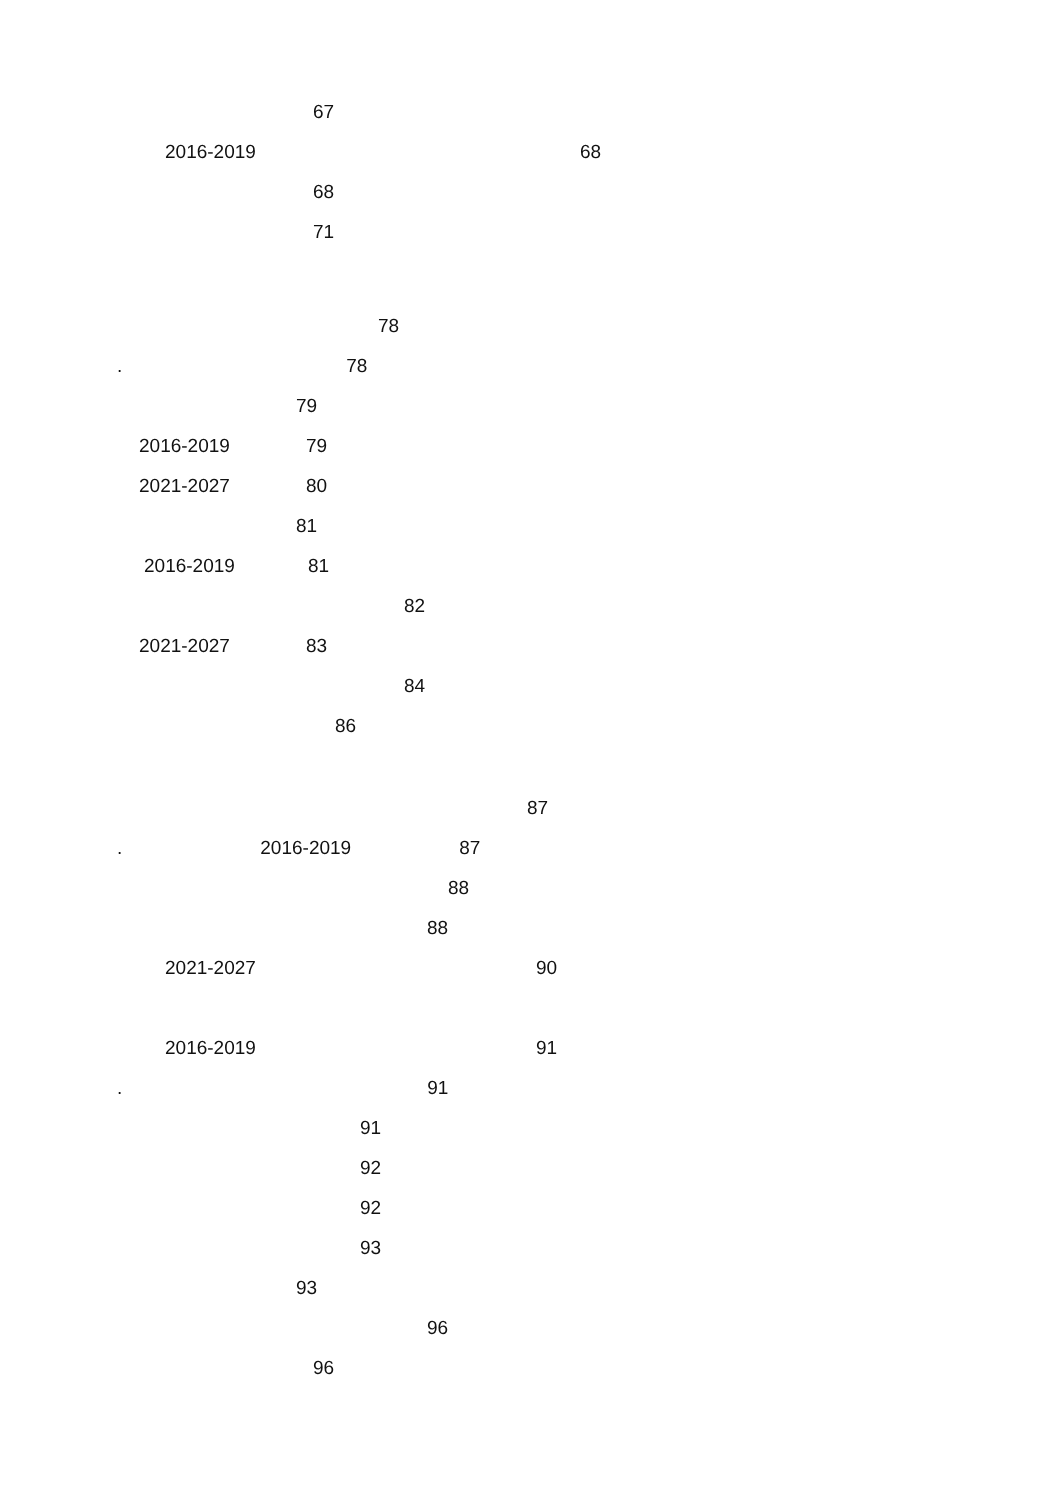67
2016-2019 68
68
71
78
. 78
79
2016-2019 79
2021-2027 80
81
2016-2019 81
82
2021-2027 83
84
86
87
. 2016-2019 87
88
88
2021-2027 90
2016-2019 91
. 91
91
92
92
93
93
96
96